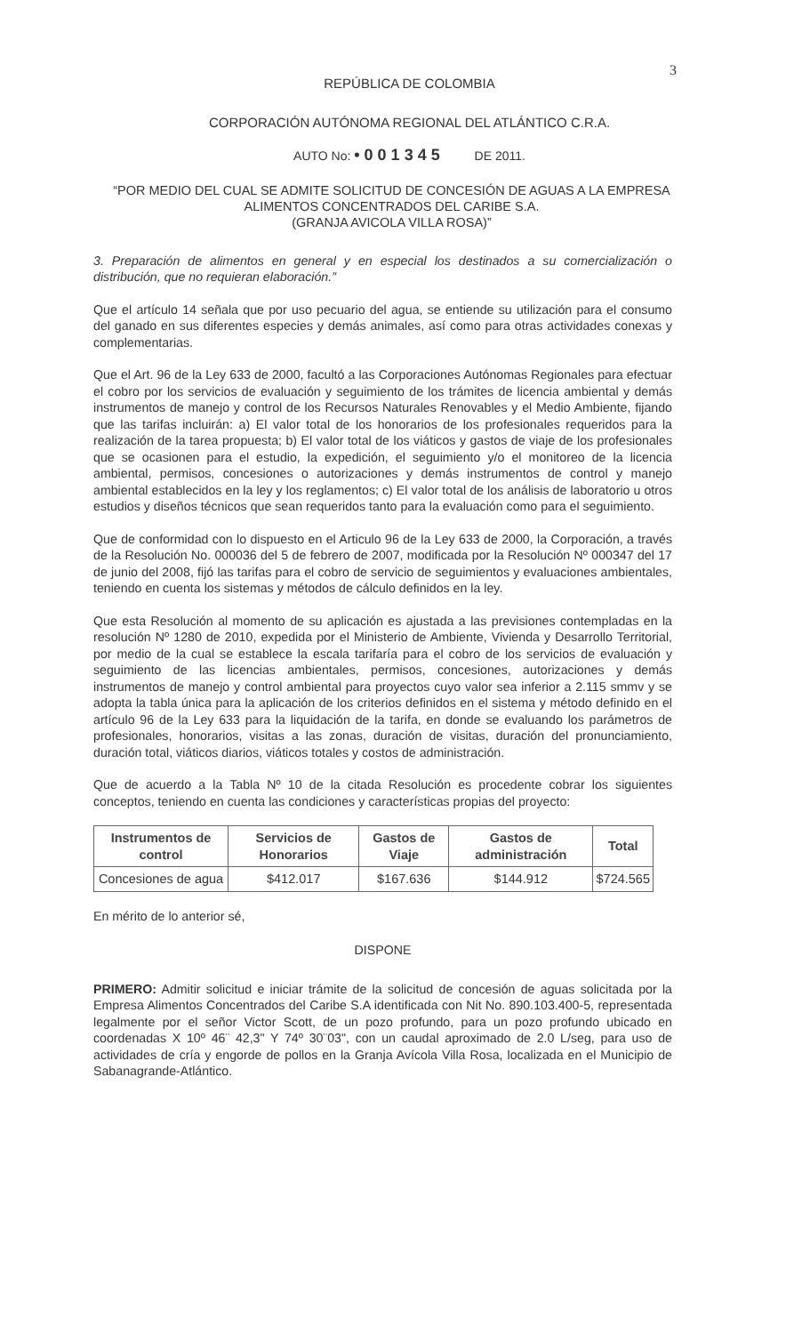3
REPÚBLICA DE COLOMBIA
CORPORACIÓN AUTÓNOMA REGIONAL DEL ATLÁNTICO C.R.A.
AUTO No: • 0 0 1 3 4 5 DE 2011.
“POR MEDIO DEL CUAL SE ADMITE SOLICITUD DE CONCESIÓN DE AGUAS A LA EMPRESA ALIMENTOS CONCENTRADOS DEL CARIBE S.A.
(GRANJA AVICOLA VILLA ROSA)”
3. Preparación de alimentos en general y en especial los destinados a su comercialización o distribución, que no requieran elaboración.”
Que el artículo 14 señala que por uso pecuario del agua, se entiende su utilización para el consumo del ganado en sus diferentes especies y demás animales, así como para otras actividades conexas y complementarias.
Que el Art. 96 de la Ley 633 de 2000, facultó a las Corporaciones Autónomas Regionales para efectuar el cobro por los servicios de evaluación y seguimiento de los trámites de licencia ambiental y demás instrumentos de manejo y control de los Recursos Naturales Renovables y el Medio Ambiente, fijando que las tarifas incluirán: a) El valor total de los honorarios de los profesionales requeridos para la realización de la tarea propuesta; b) El valor total de los viáticos y gastos de viaje de los profesionales que se ocasionen para el estudio, la expedición, el seguimiento y/o el monitoreo de la licencia ambiental, permisos, concesiones o autorizaciones y demás instrumentos de control y manejo ambiental establecidos en la ley y los reglamentos; c) El valor total de los análisis de laboratorio u otros estudios y diseños técnicos que sean requeridos tanto para la evaluación como para el seguimiento.
Que de conformidad con lo dispuesto en el Articulo 96 de la Ley 633 de 2000, la Corporación, a través de la Resolución No. 000036 del 5 de febrero de 2007, modificada por la Resolución Nº 000347 del 17 de junio del 2008, fijó las tarifas para el cobro de servicio de seguimientos y evaluaciones ambientales, teniendo en cuenta los sistemas y métodos de cálculo definidos en la ley.
Que esta Resolución al momento de su aplicación es ajustada a las previsiones contempladas en la resolución Nº 1280 de 2010, expedida por el Ministerio de Ambiente, Vivienda y Desarrollo Territorial, por medio de la cual se establece la escala tarifaría para el cobro de los servicios de evaluación y seguimiento de las licencias ambientales, permisos, concesiones, autorizaciones y demás instrumentos de manejo y control ambiental para proyectos cuyo valor sea inferior a 2.115 smmv y se adopta la tabla única para la aplicación de los criterios definidos en el sistema y método definido en el artículo 96 de la Ley 633 para la liquidación de la tarifa, en donde se evaluando los parámetros de profesionales, honorarios, visitas a las zonas, duración de visitas, duración del pronunciamiento, duración total, viáticos diarios, viáticos totales y costos de administración.
Que de acuerdo a la Tabla Nº 10 de la citada Resolución es procedente cobrar los siguientes conceptos, teniendo en cuenta las condiciones y características propias del proyecto:
| Instrumentos de control | Servicios de Honorarios | Gastos de Viaje | Gastos de administración | Total |
| --- | --- | --- | --- | --- |
| Concesiones de agua | $412.017 | $167.636 | $144.912 | $724.565 |
En mérito de lo anterior sé,
DISPONE
PRIMERO: Admitir solicitud e iniciar trámite de la solicitud de concesión de aguas solicitada por la Empresa Alimentos Concentrados del Caribe S.A identificada con Nit No. 890.103.400-5, representada legalmente por el señor Victor Scott, de un pozo profundo, para un pozo profundo ubicado en coordenadas X 10º 46¨ 42,3" Y 74º 30¨03", con un caudal aproximado de 2.0 L/seg, para uso de actividades de cría y engorde de pollos en la Granja Avícola Villa Rosa, localizada en el Municipio de Sabanagrande-Atlántico.